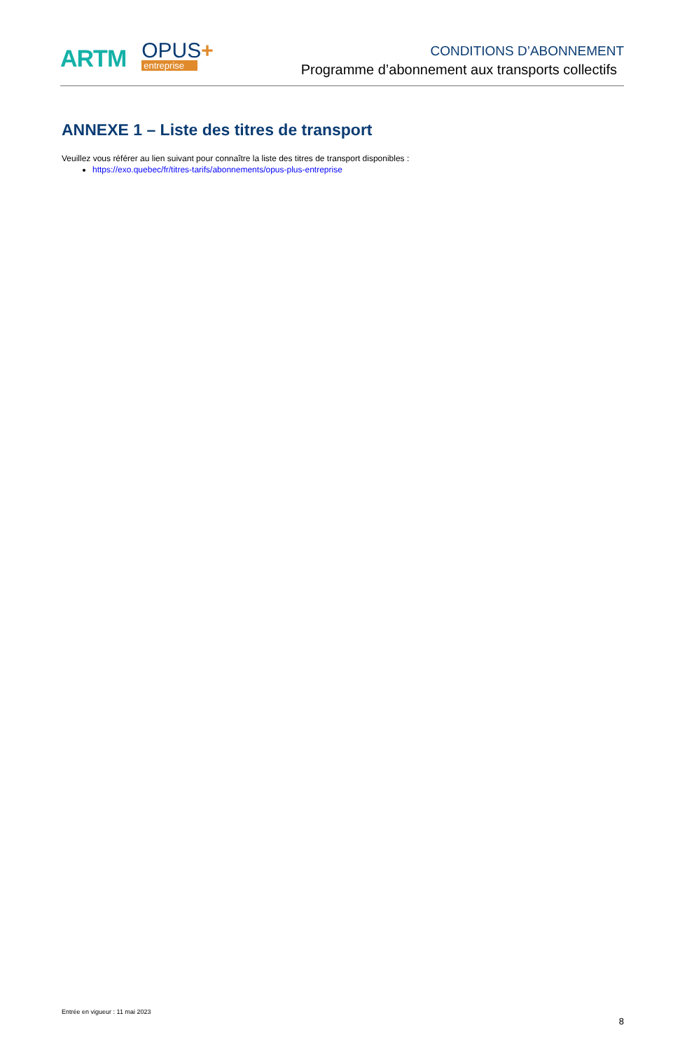ARTM
OPUS+
entreprise
CONDITIONS D’ABONNEMENT
Programme d’abonnement aux transports collectifs
ANNEXE 1 – Liste des titres de transport
Veuillez vous référer au lien suivant pour connaître la liste des titres de transport disponibles :
https://exo.quebec/fr/titres-tarifs/abonnements/opus-plus-entreprise
Entrée en vigueur : 11 mai 2023
8